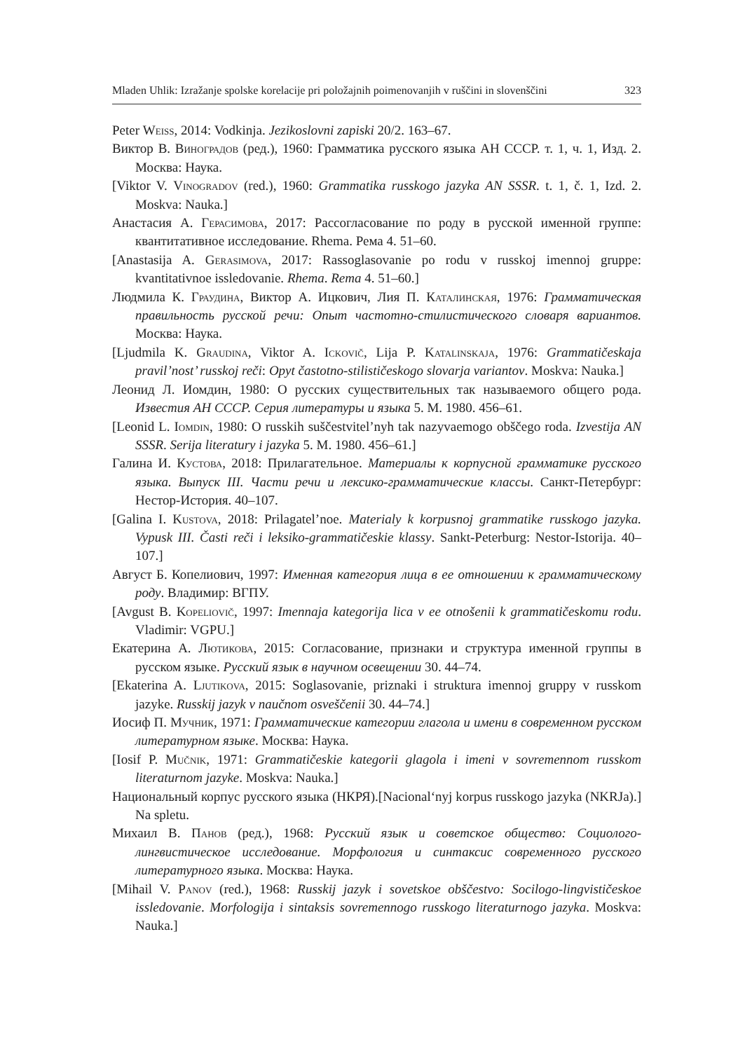Mladen Uhlik: Izražanje spolske korelacije pri položajnih poimenovanjih v ruščini in slovenščini 323
Peter Weiss, 2014: Vodkinja. Jezikoslovni zapiski 20/2. 163–67.
Виктор В. Виноградов (ред.), 1960: Грамматика русского языка АН СССР. т. 1, ч. 1, Изд. 2. Москва: Наука.
[Viktor V. Vinogradov (red.), 1960: Grammatika russkogo jazyka AN SSSR. t. 1, č. 1, Izd. 2. Moskva: Nauka.]
Анастасия А. Герасимова, 2017: Рассогласование по роду в русской именной группе: квантитативное исследование. Rhema. Рема 4. 51–60.
[Anastasija A. Gerasimova, 2017: Rassoglasovanie po rodu v russkoj imennoj gruppe: kvantitativnoe issledovanie. Rhema. Rema 4. 51–60.]
Людмила К. Граудина, Виктор А. Ицкович, Лия П. Каталинская, 1976: Грамматическая правильность русской речи: Опыт частотно-стилистического словаря вариантов. Москва: Наука.
[Ljudmila K. Graudina, Viktor A. Ickovič, Lija P. Katalinskaja, 1976: Grammatičeskaja pravil’nost’ russkoj reči: Opyt častotno-stilističeskogo slovarja variantov. Moskva: Nauka.]
Леонид Л. Иомдин, 1980: О русских существительных так называемого общего рода. Известия АН СССР. Серия литературы и языка 5. М. 1980. 456–61.
[Leonid L. Iomdin, 1980: O russkih suščestvitel’nyh tak nazyvaemogo obščego roda. Izvestija AN SSSR. Serija literatury i jazyka 5. M. 1980. 456–61.]
Галина И. Кустова, 2018: Прилагательное. Материалы к корпусной грамматике русского языка. Выпуск III. Части речи и лексико-грамматические классы. Санкт-Петербург: Нестор-История. 40–107.
[Galina I. Kustova, 2018: Prilagatel’noe. Materialy k korpusnoj grammatike russkogo jazyka. Vypusk III. Časti reči i leksiko-grammatičeskie klassy. Sankt-Peterburg: Nestor-Istorija. 40–107.]
Август Б. Копелиович, 1997: Именная категория лица в ее отношении к грамматическому роду. Владимир: ВГПУ.
[Avgust B. Kopeliovič, 1997: Imennaja kategorija lica v ee otnošenii k grammatičeskomu rodu. Vladimir: VGPU.]
Екатерина А. Лютикова, 2015: Согласование, признаки и структура именной группы в русском языке. Русский язык в научном освещении 30. 44–74.
[Ekaterina A. Ljutikova, 2015: Soglasovanie, priznaki i struktura imennoj gruppy v russkom jazyke. Russkij jazyk v naučnom osveščenii 30. 44–74.]
Иосиф П. Мучник, 1971: Грамматические категории глагола и имени в современном русском литературном языке. Москва: Наука.
[Iosif P. Mučnik, 1971: Grammatičeskie kategorii glagola i imeni v sovremennom russkom literaturnom jazyke. Moskva: Nauka.]
Национальный корпус русского языка (НКРЯ).[Nacional‘nyj korpus russkogo jazyka (NKRJa).] Na spletu.
Михаил В. Панов (ред.), 1968: Русский язык и советское общество: Социолого-лингвистическое исследование. Морфология и синтаксис современного русского литературного языка. Москва: Наука.
[Mihail V. Panov (red.), 1968: Russkij jazyk i sovetskoe obščestvo: Socilogo-lingvističeskoe issledovanie. Morfologija i sintaksis sovremennogo russkogo literaturnogo jazyka. Moskva: Nauka.]